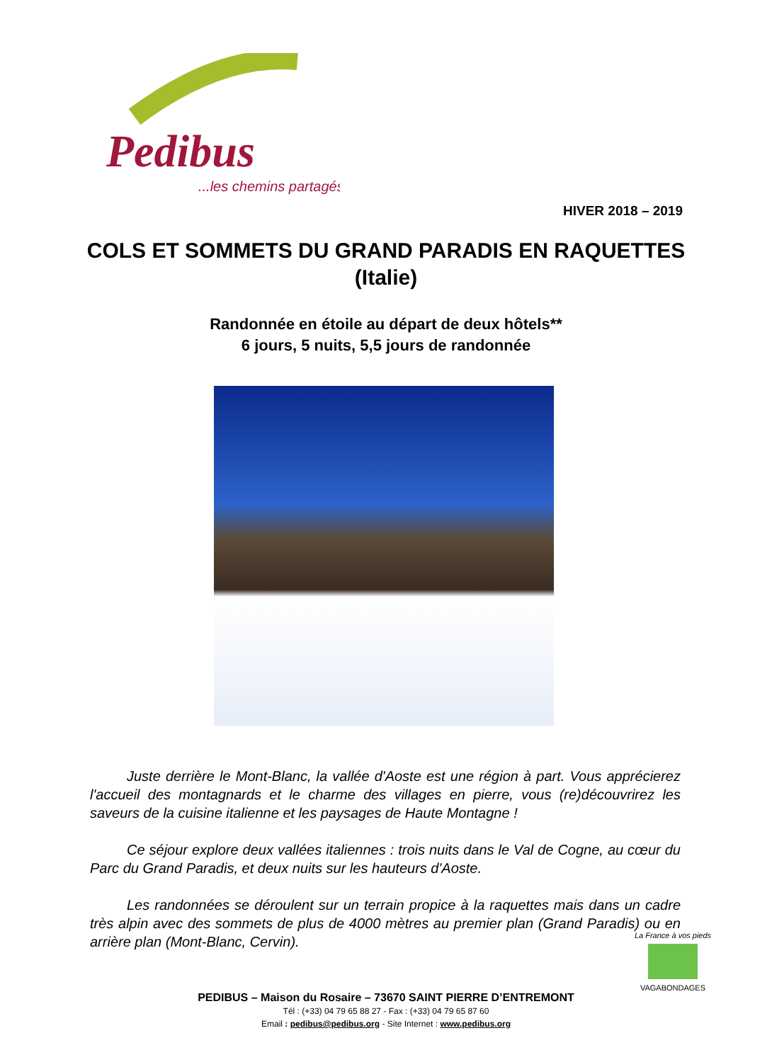Pedibus
...les chemins partagés
HIVER 2018 – 2019
COLS ET SOMMETS DU GRAND PARADIS EN RAQUETTES (Italie)
Randonnée en étoile au départ de deux hôtels**
6 jours, 5 nuits, 5,5 jours de randonnée
Juste derrière le Mont-Blanc, la vallée d'Aoste est une région à part. Vous apprécierez l'accueil des montagnards et le charme des villages en pierre, vous (re)découvrirez les saveurs de la cuisine italienne et les paysages de Haute Montagne !
Ce séjour explore deux vallées italiennes : trois nuits dans le Val de Cogne, au cœur du Parc du Grand Paradis, et deux nuits sur les hauteurs d'Aoste.
Les randonnées se déroulent sur un terrain propice à la raquettes mais dans un cadre très alpin avec des sommets de plus de 4000 mètres au premier plan (Grand Paradis) ou en arrière plan (Mont-Blanc, Cervin).
La France à vos pieds
VAGABONDAGES
PEDIBUS – Maison du Rosaire – 73670 SAINT PIERRE D’ENTREMONT
Tél : (+33) 04 79 65 88 27 - Fax : (+33) 04 79 65 87 60
Email : pedibus@pedibus.org - Site Internet : www.pedibus.org